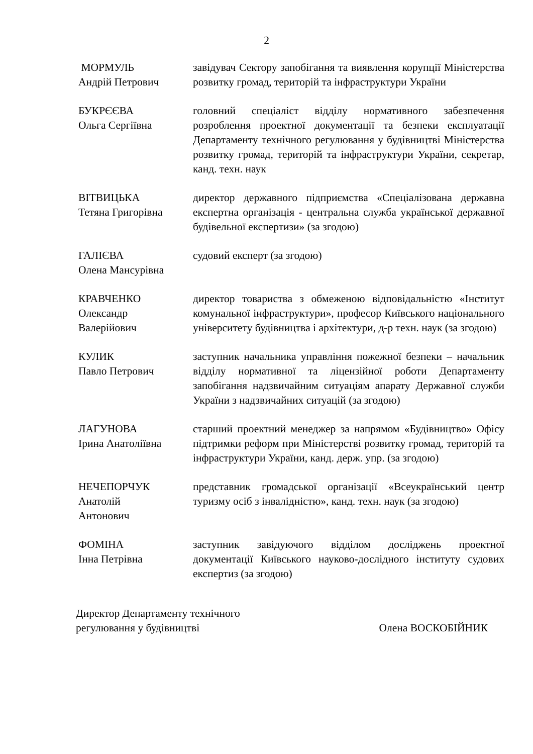2
| МОРМУЛЬ Андрій Петрович | завідувач Сектору запобігання та виявлення корупції Міністерства розвитку громад, територій та інфраструктури України |
| БУКРЄЄВА Ольга Сергіївна | головний спеціаліст відділу нормативного забезпечення розроблення проектної документації та безпеки експлуатації Департаменту технічного регулювання у будівництві Міністерства розвитку громад, територій та інфраструктури України, секретар, канд. техн. наук |
| ВІТВИЦЬКА Тетяна Григорівна | директор державного підприємства «Спеціалізована державна експертна організація - центральна служба української державної будівельної експертизи» (за згодою) |
| ГАЛІЄВА Олена Мансурівна | судовий експерт (за згодою) |
| КРАВЧЕНКО Олександр Валерійович | директор товариства з обмеженою відповідальністю «Інститут комунальної інфраструктури», професор Київського національного університету будівництва і архітектури, д-р техн. наук (за згодою) |
| КУЛИК Павло Петрович | заступник начальника управління пожежної безпеки – начальник відділу нормативної та ліцензійної роботи Департаменту запобігання надзвичайним ситуаціям апарату Державної служби України з надзвичайних ситуацій (за згодою) |
| ЛАГУНОВА Ірина Анатоліївна | старший проектний менеджер за напрямом «Будівництво» Офісу підтримки реформ при Міністерстві розвитку громад, територій та інфраструктури України, канд. держ. упр. (за згодою) |
| НЕЧЕПОРЧУК Анатолій Антонович | представник громадської організації «Всеукраїнський центр туризму осіб з інвалідністю», канд. техн. наук (за згодою) |
| ФОМІНА Інна Петрівна | заступник завідуючого відділом досліджень проектної документації Київського науково-дослідного інституту судових експертиз (за згодою) |
Директор Департаменту технічного
регулювання у будівництві
Олена ВОСКОБІЙНИК